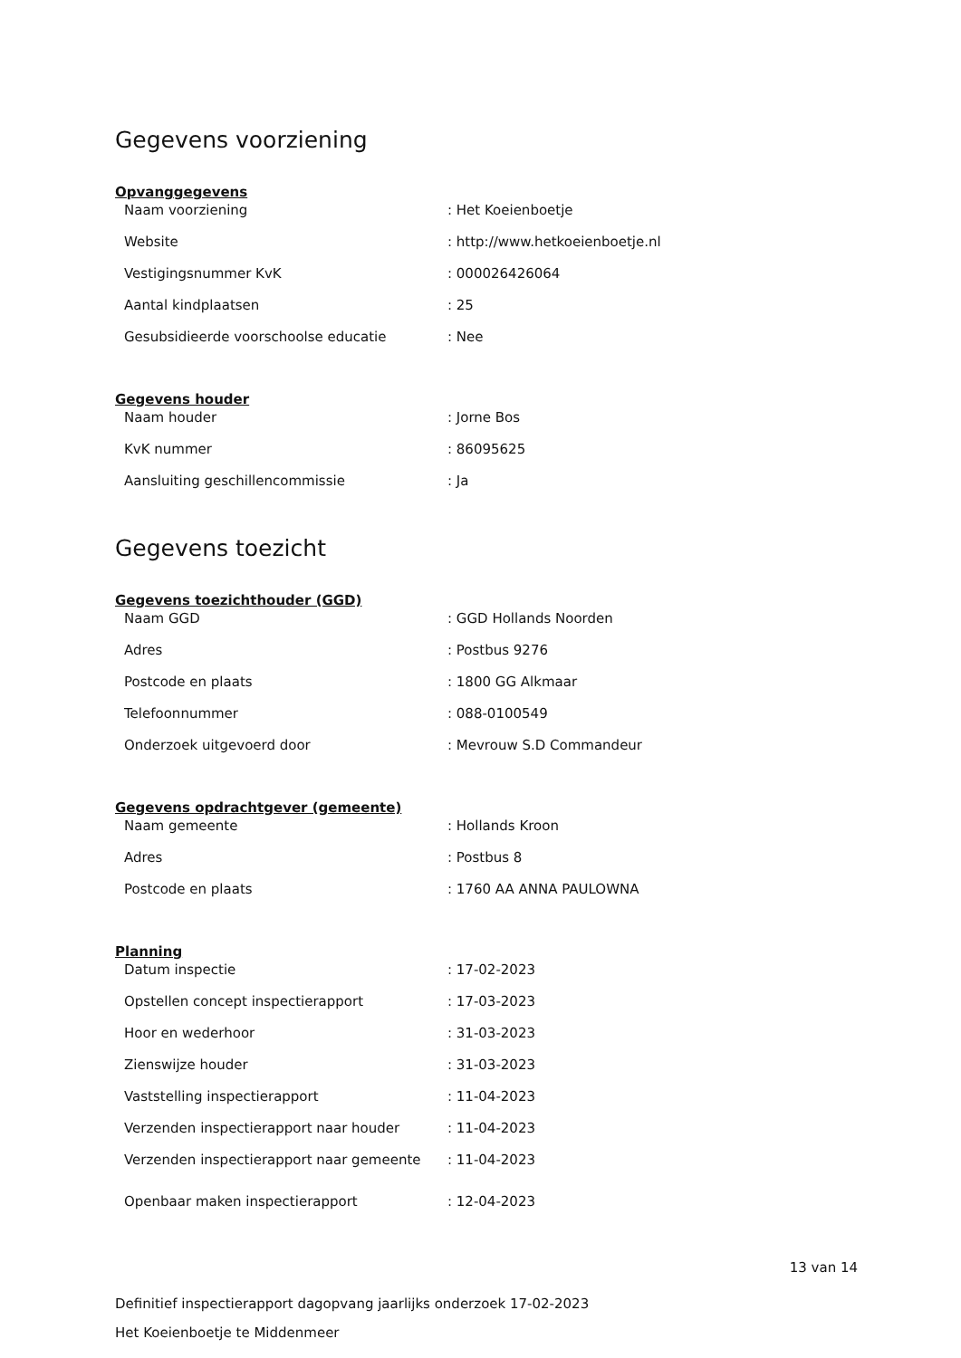Gegevens voorziening
Opvanggegevens
| Naam voorziening | : Het Koeienboetje |
| Website | : http://www.hetkoeienboetje.nl |
| Vestigingsnummer KvK | : 000026426064 |
| Aantal kindplaatsen | : 25 |
| Gesubsidieerde voorschoolse educatie | : Nee |
Gegevens houder
| Naam houder | : Jorne Bos |
| KvK nummer | : 86095625 |
| Aansluiting geschillencommissie | : Ja |
Gegevens toezicht
Gegevens toezichthouder (GGD)
| Naam GGD | : GGD Hollands Noorden |
| Adres | : Postbus 9276 |
| Postcode en plaats | : 1800 GG Alkmaar |
| Telefoonnummer | : 088-0100549 |
| Onderzoek uitgevoerd door | : Mevrouw S.D Commandeur |
Gegevens opdrachtgever (gemeente)
| Naam gemeente | : Hollands Kroon |
| Adres | : Postbus 8 |
| Postcode en plaats | : 1760 AA ANNA PAULOWNA |
Planning
| Datum inspectie | : 17-02-2023 |
| Opstellen concept inspectierapport | : 17-03-2023 |
| Hoor en wederhoor | : 31-03-2023 |
| Zienswijze houder | : 31-03-2023 |
| Vaststelling inspectierapport | : 11-04-2023 |
| Verzenden inspectierapport naar houder | : 11-04-2023 |
| Verzenden inspectierapport naar gemeente | : 11-04-2023 |
| Openbaar maken inspectierapport | : 12-04-2023 |
13 van 14
Definitief inspectierapport dagopvang jaarlijks onderzoek 17-02-2023
Het Koeienboetje te Middenmeer